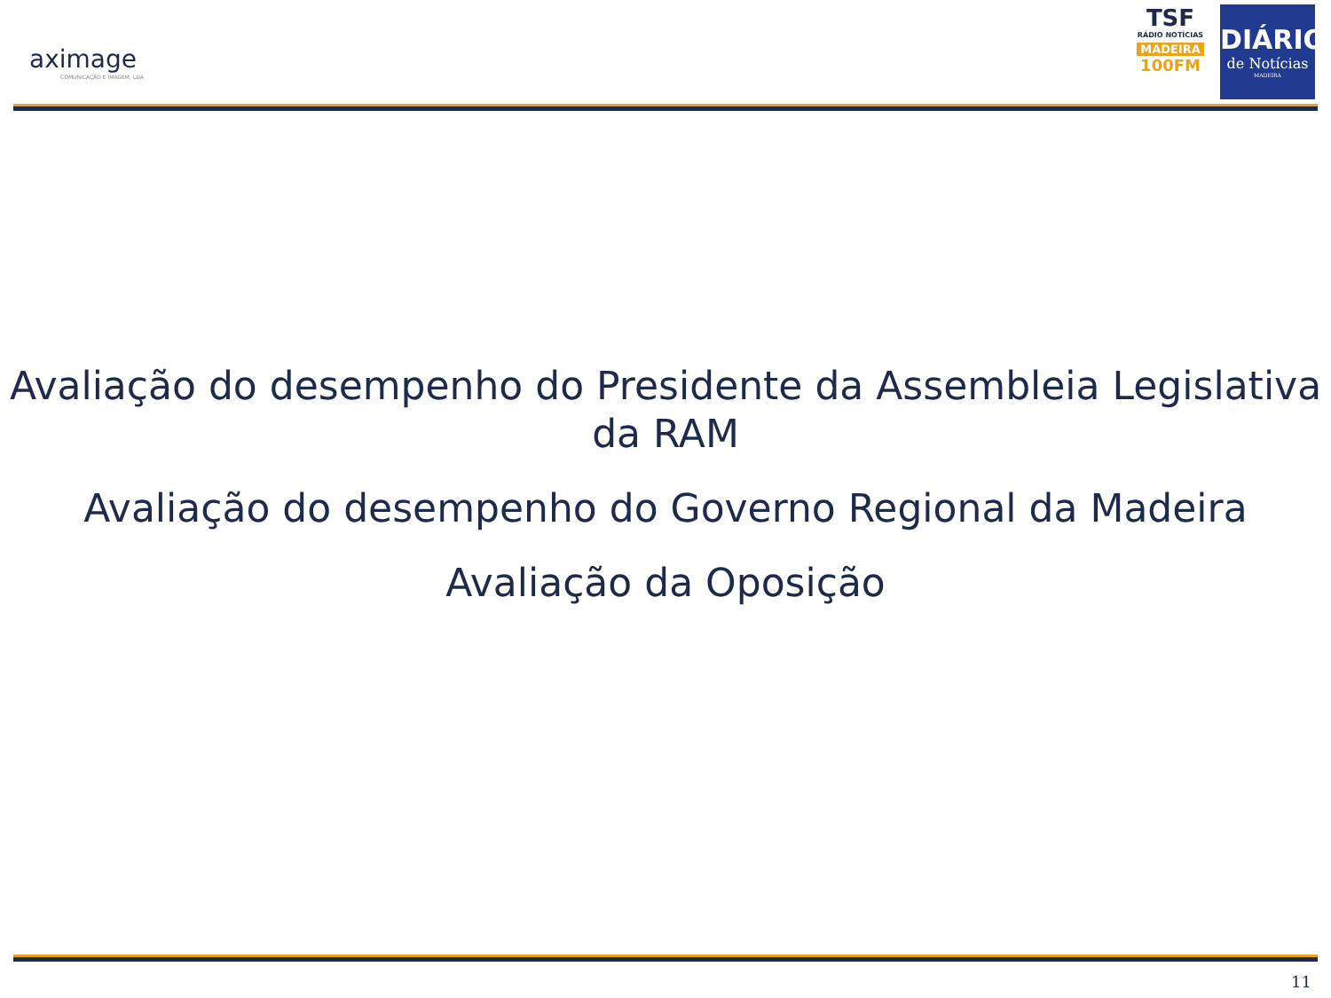aximage
COMUNICAÇÃO E IMAGEM, LDA
TSF
RÁDIO NOTÍCIAS
MADEIRA
100FM
DIÁRIO
de Notícias
MADEIRA
Avaliação do desempenho do Presidente da Assembleia Legislativa da RAM
Avaliação do desempenho do Governo Regional da Madeira
Avaliação da Oposição
11